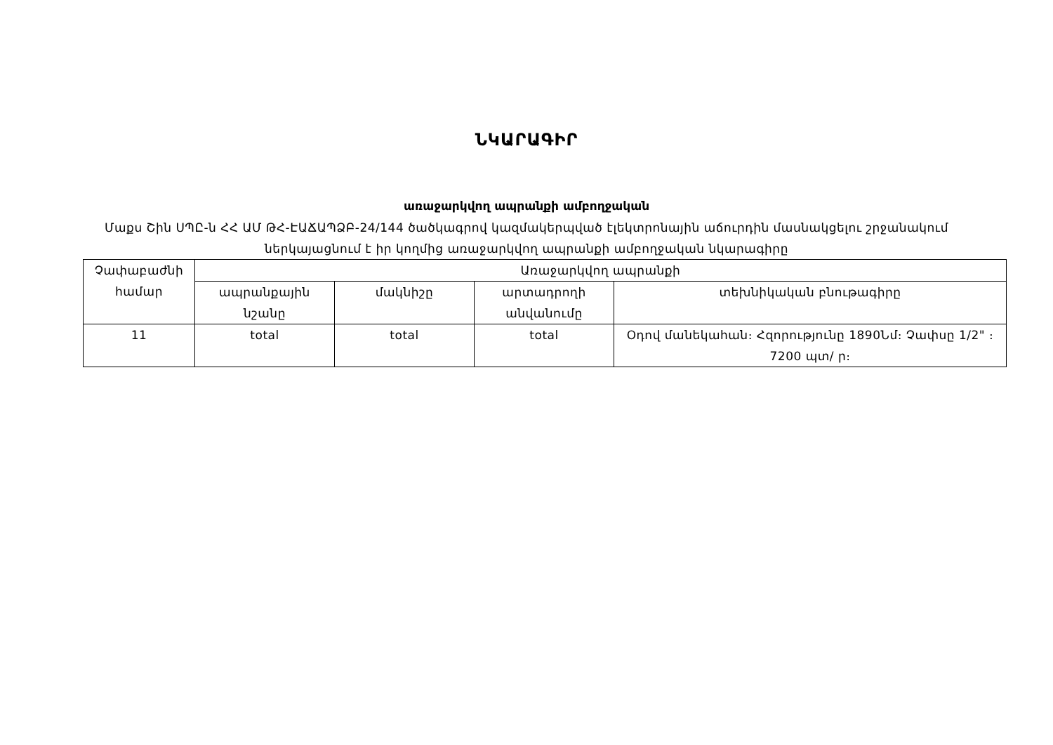ՆԿԱՐԱԳԻՐ
առաջարկվող ապրանքի ամբողջական
Մաքս Շին ՍՊԸ-ն ՀՀ ԱՄ ԹՀ-ԷԱՃԱՊՁԲ-24/144 ծածկագրով կազմակերպված էլեկտրոնային աճուրդին մասնակցելու շրջանակում ներկայացնում է իր կողմից առաջարկվող ապրանքի ամբողջական նկարագիրը
| Չափաբաժնի համար | Առաջարկվող ապրանքի | | | |
| --- | --- | --- | --- | --- |
| | ապրանքային նշանը | մակնիշը | արտադրողի անվանումը | տեխնիկական բնութագիրը |
| 11 | total | total | total | Օդով մանեկահան։ Հզորությունը 1890Նմ։ Չափսը 1/2" ։ 7200 պտ/ ր։ |